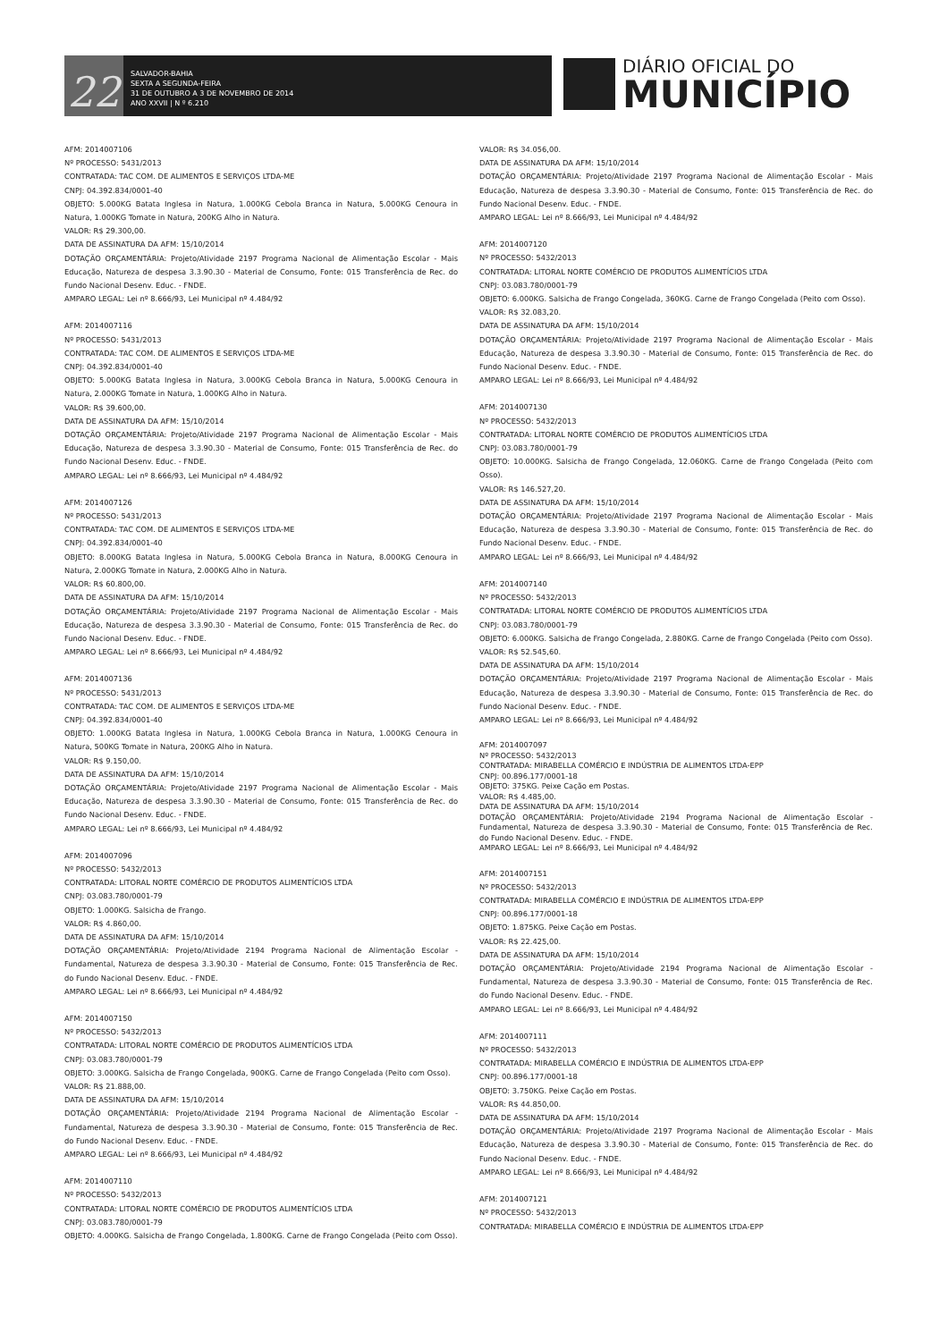22
SALVADOR-BAHIA
SEXTA A SEGUNDA-FEIRA
31 DE OUTUBRO A 3 DE NOVEMBRO DE 2014
ANO XXVII | N º 6.210
DIÁRIO OFICIAL DO
MUNICÍPIO
AFM: 2014007106
Nº PROCESSO: 5431/2013
CONTRATADA: TAC COM. DE ALIMENTOS E SERVIÇOS LTDA-ME
CNPJ: 04.392.834/0001-40
OBJETO: 5.000KG Batata Inglesa in Natura, 1.000KG Cebola Branca in Natura, 5.000KG Cenoura in Natura, 1.000KG Tomate in Natura, 200KG Alho in Natura.
VALOR: R$ 29.300,00.
DATA DE ASSINATURA DA AFM: 15/10/2014
DOTAÇÃO ORÇAMENTÁRIA: Projeto/Atividade 2197 Programa Nacional de Alimentação Escolar - Mais Educação, Natureza de despesa 3.3.90.30 - Material de Consumo, Fonte: 015 Transferência de Rec. do Fundo Nacional Desenv. Educ. - FNDE.
AMPARO LEGAL: Lei nº 8.666/93, Lei Municipal nº 4.484/92
AFM: 2014007116
Nº PROCESSO: 5431/2013
CONTRATADA: TAC COM. DE ALIMENTOS E SERVIÇOS LTDA-ME
CNPJ: 04.392.834/0001-40
OBJETO: 5.000KG Batata Inglesa in Natura, 3.000KG Cebola Branca in Natura, 5.000KG Cenoura in Natura, 2.000KG Tomate in Natura, 1.000KG Alho in Natura.
VALOR: R$ 39.600,00.
DATA DE ASSINATURA DA AFM: 15/10/2014
DOTAÇÃO ORÇAMENTÁRIA: Projeto/Atividade 2197 Programa Nacional de Alimentação Escolar - Mais Educação, Natureza de despesa 3.3.90.30 - Material de Consumo, Fonte: 015 Transferência de Rec. do Fundo Nacional Desenv. Educ. - FNDE.
AMPARO LEGAL: Lei nº 8.666/93, Lei Municipal nº 4.484/92
AFM: 2014007126
Nº PROCESSO: 5431/2013
CONTRATADA: TAC COM. DE ALIMENTOS E SERVIÇOS LTDA-ME
CNPJ: 04.392.834/0001-40
OBJETO: 8.000KG Batata Inglesa in Natura, 5.000KG Cebola Branca in Natura, 8.000KG Cenoura in Natura, 2.000KG Tomate in Natura, 2.000KG Alho in Natura.
VALOR: R$ 60.800,00.
DATA DE ASSINATURA DA AFM: 15/10/2014
DOTAÇÃO ORÇAMENTÁRIA: Projeto/Atividade 2197 Programa Nacional de Alimentação Escolar - Mais Educação, Natureza de despesa 3.3.90.30 - Material de Consumo, Fonte: 015 Transferência de Rec. do Fundo Nacional Desenv. Educ. - FNDE.
AMPARO LEGAL: Lei nº 8.666/93, Lei Municipal nº 4.484/92
AFM: 2014007136
Nº PROCESSO: 5431/2013
CONTRATADA: TAC COM. DE ALIMENTOS E SERVIÇOS LTDA-ME
CNPJ: 04.392.834/0001-40
OBJETO: 1.000KG Batata Inglesa in Natura, 1.000KG Cebola Branca in Natura, 1.000KG Cenoura in Natura, 500KG Tomate in Natura, 200KG Alho in Natura.
VALOR: R$ 9.150,00.
DATA DE ASSINATURA DA AFM: 15/10/2014
DOTAÇÃO ORÇAMENTÁRIA: Projeto/Atividade 2197 Programa Nacional de Alimentação Escolar - Mais Educação, Natureza de despesa 3.3.90.30 - Material de Consumo, Fonte: 015 Transferência de Rec. do Fundo Nacional Desenv. Educ. - FNDE.
AMPARO LEGAL: Lei nº 8.666/93, Lei Municipal nº 4.484/92
AFM: 2014007096
Nº PROCESSO: 5432/2013
CONTRATADA: LITORAL NORTE COMÉRCIO DE PRODUTOS ALIMENTÍCIOS LTDA
CNPJ: 03.083.780/0001-79
OBJETO: 1.000KG. Salsicha de Frango.
VALOR: R$ 4.860,00.
DATA DE ASSINATURA DA AFM: 15/10/2014
DOTAÇÃO ORÇAMENTÁRIA: Projeto/Atividade 2194 Programa Nacional de Alimentação Escolar - Fundamental, Natureza de despesa 3.3.90.30 - Material de Consumo, Fonte: 015 Transferência de Rec. do Fundo Nacional Desenv. Educ. - FNDE.
AMPARO LEGAL: Lei nº 8.666/93, Lei Municipal nº 4.484/92
AFM: 2014007150
Nº PROCESSO: 5432/2013
CONTRATADA: LITORAL NORTE COMÉRCIO DE PRODUTOS ALIMENTÍCIOS LTDA
CNPJ: 03.083.780/0001-79
OBJETO: 3.000KG. Salsicha de Frango Congelada, 900KG. Carne de Frango Congelada (Peito com Osso).
VALOR: R$ 21.888,00.
DATA DE ASSINATURA DA AFM: 15/10/2014
DOTAÇÃO ORÇAMENTÁRIA: Projeto/Atividade 2194 Programa Nacional de Alimentação Escolar - Fundamental, Natureza de despesa 3.3.90.30 - Material de Consumo, Fonte: 015 Transferência de Rec. do Fundo Nacional Desenv. Educ. - FNDE.
AMPARO LEGAL: Lei nº 8.666/93, Lei Municipal nº 4.484/92
AFM: 2014007110
Nº PROCESSO: 5432/2013
CONTRATADA: LITORAL NORTE COMÉRCIO DE PRODUTOS ALIMENTÍCIOS LTDA
CNPJ: 03.083.780/0001-79
OBJETO: 4.000KG. Salsicha de Frango Congelada, 1.800KG. Carne de Frango Congelada (Peito com Osso).
VALOR: R$ 34.056,00.
DATA DE ASSINATURA DA AFM: 15/10/2014
DOTAÇÃO ORÇAMENTÁRIA: Projeto/Atividade 2197 Programa Nacional de Alimentação Escolar - Mais Educação, Natureza de despesa 3.3.90.30 - Material de Consumo, Fonte: 015 Transferência de Rec. do Fundo Nacional Desenv. Educ. - FNDE.
AMPARO LEGAL: Lei nº 8.666/93, Lei Municipal nº 4.484/92
AFM: 2014007120
Nº PROCESSO: 5432/2013
CONTRATADA: LITORAL NORTE COMÉRCIO DE PRODUTOS ALIMENTÍCIOS LTDA
CNPJ: 03.083.780/0001-79
OBJETO: 6.000KG. Salsicha de Frango Congelada, 360KG. Carne de Frango Congelada (Peito com Osso).
VALOR: R$ 32.083,20.
DATA DE ASSINATURA DA AFM: 15/10/2014
DOTAÇÃO ORÇAMENTÁRIA: Projeto/Atividade 2197 Programa Nacional de Alimentação Escolar - Mais Educação, Natureza de despesa 3.3.90.30 - Material de Consumo, Fonte: 015 Transferência de Rec. do Fundo Nacional Desenv. Educ. - FNDE.
AMPARO LEGAL: Lei nº 8.666/93, Lei Municipal nº 4.484/92
AFM: 2014007130
Nº PROCESSO: 5432/2013
CONTRATADA: LITORAL NORTE COMÉRCIO DE PRODUTOS ALIMENTÍCIOS LTDA
CNPJ: 03.083.780/0001-79
OBJETO: 10.000KG. Salsicha de Frango Congelada, 12.060KG. Carne de Frango Congelada (Peito com Osso).
VALOR: R$ 146.527,20.
DATA DE ASSINATURA DA AFM: 15/10/2014
DOTAÇÃO ORÇAMENTÁRIA: Projeto/Atividade 2197 Programa Nacional de Alimentação Escolar - Mais Educação, Natureza de despesa 3.3.90.30 - Material de Consumo, Fonte: 015 Transferência de Rec. do Fundo Nacional Desenv. Educ. - FNDE.
AMPARO LEGAL: Lei nº 8.666/93, Lei Municipal nº 4.484/92
AFM: 2014007140
Nº PROCESSO: 5432/2013
CONTRATADA: LITORAL NORTE COMÉRCIO DE PRODUTOS ALIMENTÍCIOS LTDA
CNPJ: 03.083.780/0001-79
OBJETO: 6.000KG. Salsicha de Frango Congelada, 2.880KG. Carne de Frango Congelada (Peito com Osso).
VALOR: R$ 52.545,60.
DATA DE ASSINATURA DA AFM: 15/10/2014
DOTAÇÃO ORÇAMENTÁRIA: Projeto/Atividade 2197 Programa Nacional de Alimentação Escolar - Mais Educação, Natureza de despesa 3.3.90.30 - Material de Consumo, Fonte: 015 Transferência de Rec. do Fundo Nacional Desenv. Educ. - FNDE.
AMPARO LEGAL: Lei nº 8.666/93, Lei Municipal nº 4.484/92
AFM: 2014007097
Nº PROCESSO: 5432/2013
CONTRATADA: MIRABELLA COMÉRCIO E INDÚSTRIA DE ALIMENTOS LTDA-EPP
CNPJ: 00.896.177/0001-18
OBJETO: 375KG. Peixe Cação em Postas.
VALOR: R$ 4.485,00.
DATA DE ASSINATURA DA AFM: 15/10/2014
DOTAÇÃO ORÇAMENTÁRIA: Projeto/Atividade 2194 Programa Nacional de Alimentação Escolar - Fundamental, Natureza de despesa 3.3.90.30 - Material de Consumo, Fonte: 015 Transferência de Rec. do Fundo Nacional Desenv. Educ. - FNDE.
AMPARO LEGAL: Lei nº 8.666/93, Lei Municipal nº 4.484/92
AFM: 2014007151
Nº PROCESSO: 5432/2013
CONTRATADA: MIRABELLA COMÉRCIO E INDÚSTRIA DE ALIMENTOS LTDA-EPP
CNPJ: 00.896.177/0001-18
OBJETO: 1.875KG. Peixe Cação em Postas.
VALOR: R$ 22.425,00.
DATA DE ASSINATURA DA AFM: 15/10/2014
DOTAÇÃO ORÇAMENTÁRIA: Projeto/Atividade 2194 Programa Nacional de Alimentação Escolar - Fundamental, Natureza de despesa 3.3.90.30 - Material de Consumo, Fonte: 015 Transferência de Rec. do Fundo Nacional Desenv. Educ. - FNDE.
AMPARO LEGAL: Lei nº 8.666/93, Lei Municipal nº 4.484/92
AFM: 2014007111
Nº PROCESSO: 5432/2013
CONTRATADA: MIRABELLA COMÉRCIO E INDÚSTRIA DE ALIMENTOS LTDA-EPP
CNPJ: 00.896.177/0001-18
OBJETO: 3.750KG. Peixe Cação em Postas.
VALOR: R$ 44.850,00.
DATA DE ASSINATURA DA AFM: 15/10/2014
DOTAÇÃO ORÇAMENTÁRIA: Projeto/Atividade 2197 Programa Nacional de Alimentação Escolar - Mais Educação, Natureza de despesa 3.3.90.30 - Material de Consumo, Fonte: 015 Transferência de Rec. do Fundo Nacional Desenv. Educ. - FNDE.
AMPARO LEGAL: Lei nº 8.666/93, Lei Municipal nº 4.484/92
AFM: 2014007121
Nº PROCESSO: 5432/2013
CONTRATADA: MIRABELLA COMÉRCIO E INDÚSTRIA DE ALIMENTOS LTDA-EPP